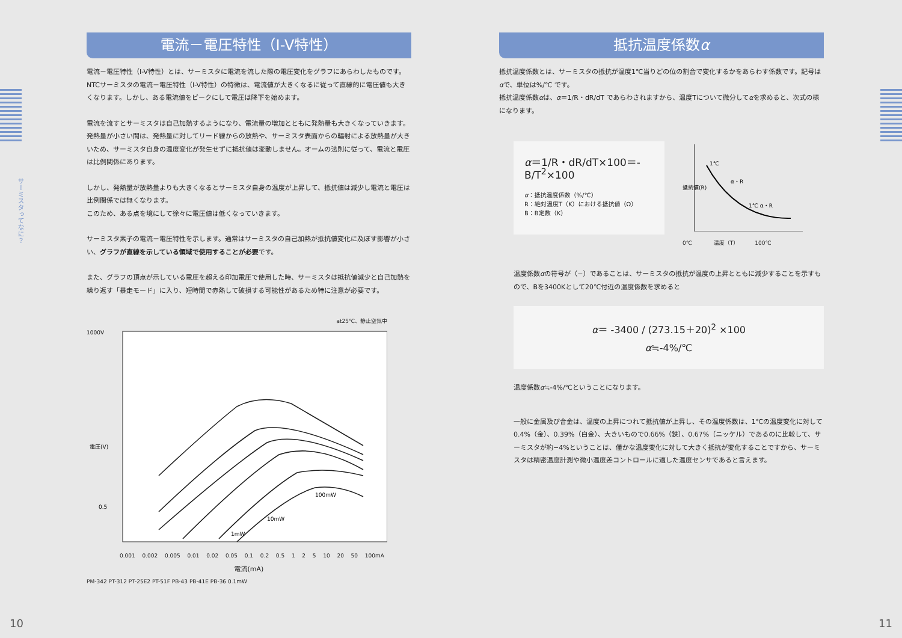サーミスタってなに？
電流－電圧特性（I-V特性）
電流－電圧特性（I-V特性）とは、サーミスタに電流を流した際の電圧変化をグラフにあらわしたものです。NTCサーミスタの電流－電圧特性（I-V特性）の特徴は、電流値が大きくなるに従って直線的に電圧値も大きくなります。しかし、ある電流値をピークにして電圧は降下を始めます。
電流を流すとサーミスタは自己加熱するようになり、電流量の増加とともに発熱量も大きくなっていきます。発熱量が小さい間は、発熱量に対してリード線からの放熱や、サーミスタ表面からの輻射による放熱量が大きいため、サーミスタ自身の温度変化が発生せずに抵抗値は変動しません。オームの法則に従って、電流と電圧は比例関係にあります。
しかし、発熱量が放熱量よりも大きくなるとサーミスタ自身の温度が上昇して、抵抗値は減少し電流と電圧は比例関係では無くなります。
このため、ある点を境にして徐々に電圧値は低くなっていきます。
サーミスタ素子の電流－電圧特性を示します。通常はサーミスタの自己加熱が抵抗値変化に及ぼす影響が小さい、グラフが直線を示している領域で使用することが必要です。
また、グラフの頂点が示している電圧を超える印加電圧で使用した時、サーミスタは抵抗値減少と自己加熱を繰り返す「暴走モード」に入り、短時間で赤熱して破損する可能性があるため特に注意が必要です。
at25℃、静止空気中
1000V
0.5
電圧(V)
100mW
10mW
1mW
0.001 0.002 0.005 0.01 0.02 0.05 0.1 0.2 0.5 1 2 5 10 20 50 100mA
電流(mA)
PM-342 PT-312 PT-25E2 PT-51F PB-43 PB-41E PB-36 0.1mW
抵抗温度係数α
抵抗温度係数とは、サーミスタの抵抗が温度1℃当りどの位の割合で変化するかをあらわす係数です。記号はαで、単位は%/℃ です。
抵抗温度係数αは、α＝1/R・dR/dT であらわされますから、温度Tについて微分してαを求めると、次式の様になります。
α＝1/R・dR/dT×100＝-B/T<sup>2</sup>×100
α：抵抗温度係数（%/℃）
R：絶対温度T（K）における抵抗値（Ω）
B：B定数（K）
1℃
α・R
1℃ α・R
抵抗値(R)
0℃　　　　温度（T）　　　100℃
温度係数αの符号が（−）であることは、サーミスタの抵抗が温度の上昇とともに減少することを示すもので、Bを3400Kとして20℃付近の温度係数を求めると
α＝ -3400 / (273.15＋20)<sup>2</sup> ×100
α≒-4%/℃
温度係数α≒-4%/℃ということになります。
一般に金属及び合金は、温度の上昇につれて抵抗値が上昇し、その温度係数は、1℃の温度変化に対して0.4%（金）、0.39%（白金）、大きいもので0.66%（鉄）、0.67%（ニッケル）であるのに比較して、サーミスタが約−4%ということは、僅かな温度変化に対して大きく抵抗が変化することですから、サーミスタは精密温度計測や微小温度差コントロールに適した温度センサであると言えます。
10 11